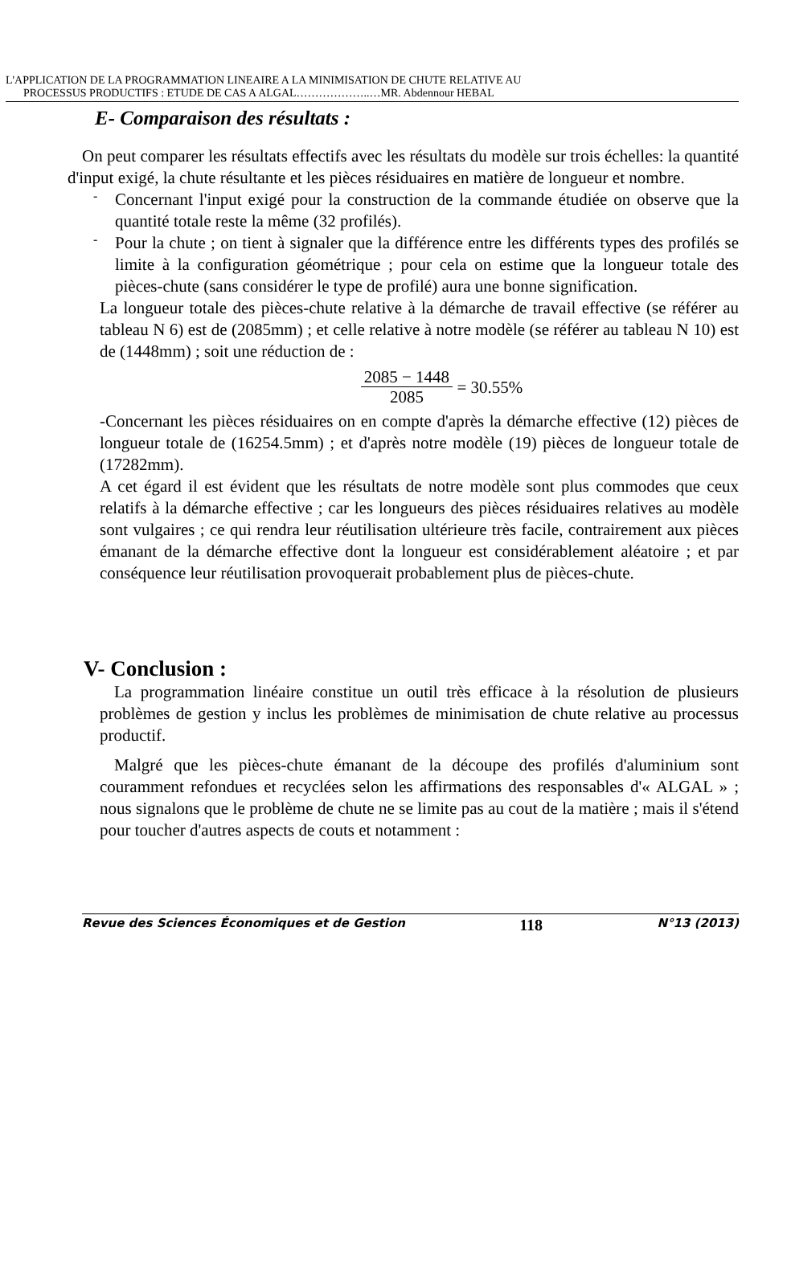L'APPLICATION DE LA PROGRAMMATION LINEAIRE A LA MINIMISATION DE CHUTE RELATIVE AU
PROCESSUS PRODUCTIFS : ETUDE DE CAS A ALGAL………………..…MR. Abdennour HEBAL
E- Comparaison des résultats :
On peut comparer les résultats effectifs avec les résultats du modèle sur trois échelles: la quantité d'input exigé, la chute résultante et les pièces résiduaires en matière de longueur et nombre.
-
Concernant l'input exigé pour la construction de la commande étudiée on observe que la quantité totale reste la même (32 profilés).
-
Pour la chute ; on tient à signaler que la différence entre les différents types des profilés se limite à la configuration géométrique ; pour cela on estime que la longueur totale des pièces-chute (sans considérer le type de profilé) aura une bonne signification.
La longueur totale des pièces-chute relative à la démarche de travail effective (se référer au tableau N 6) est de (2085mm) ; et celle relative à notre modèle (se référer au tableau N 10) est de (1448mm) ; soit une réduction de :
2085 − 1448
2085 = 30.55%
-Concernant les pièces résiduaires on en compte d'après la démarche effective (12) pièces de longueur totale de (16254.5mm) ; et d'après notre modèle (19) pièces de longueur totale de (17282mm).
A cet égard il est évident que les résultats de notre modèle sont plus commodes que ceux relatifs à la démarche effective ; car les longueurs des pièces résiduaires relatives au modèle sont vulgaires ; ce qui rendra leur réutilisation ultérieure très facile, contrairement aux pièces émanant de la démarche effective dont la longueur est considérablement aléatoire ; et par conséquence leur réutilisation provoquerait probablement plus de pièces-chute.
V- Conclusion :
La programmation linéaire constitue un outil très efficace à la résolution de plusieurs problèmes de gestion y inclus les problèmes de minimisation de chute relative au processus productif.
Malgré que les pièces-chute émanant de la découpe des profilés d'aluminium sont couramment refondues et recyclées selon les affirmations des responsables d'« ALGAL » ; nous signalons que le problème de chute ne se limite pas au cout de la matière ; mais il s'étend pour toucher d'autres aspects de couts et notamment :
Revue des Sciences Économiques et de Gestion 118 N°13 (2013)